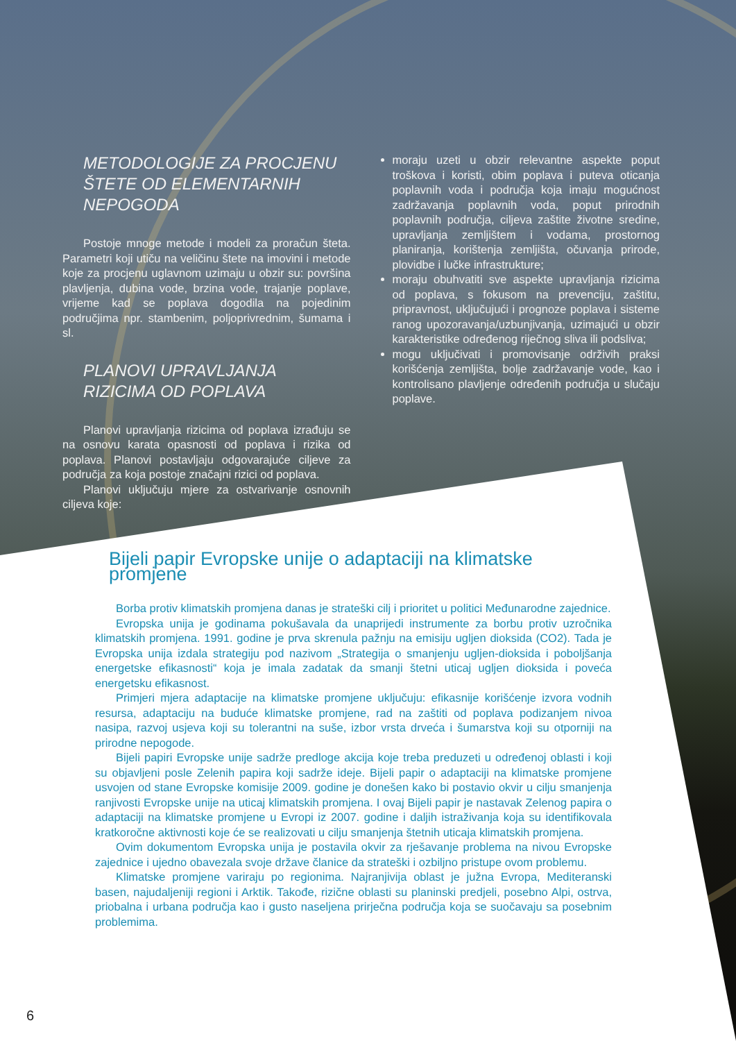METODOLOGIJE ZA PROCJENU ŠTETE OD ELEMENTARNIH NEPOGODA
Postoje mnoge metode i modeli za proračun šteta. Parametri koji utiču na veličinu štete na imovini i metode koje za procjenu uglavnom uzimaju u obzir su: površina plavljenja, dubina vode, brzina vode, trajanje poplave, vrijeme kad se poplava dogodila na pojedinim područjima npr. stambenim, poljoprivrednim, šumama i sl.
PLANOVI UPRAVLJANJA RIZICIMA OD POPLAVA
Planovi upravljanja rizicima od poplava izrađuju se na osnovu karata opasnosti od poplava i rizika od poplava. Planovi postavljaju odgovarajuće ciljeve za područja za koja postoje značajni rizici od poplava.
Planovi uključuju mjere za ostvarivanje osnovnih ciljeva koje:
moraju uzeti u obzir relevantne aspekte poput troškova i koristi, obim poplava i puteva oticanja poplavnih voda i područja koja imaju mogućnost zadržavanja poplavnih voda, poput prirodnih poplavnih područja, ciljeva zaštite životne sredine, upravljanja zemljištem i vodama, prostornog planiranja, korištenja zemljišta, očuvanja prirode, plovidbe i lučke infrastrukture;
moraju obuhvatiti sve aspekte upravljanja rizicima od poplava, s fokusom na prevenciju, zaštitu, pripravnost, uključujući i prognoze poplava i sisteme ranog upozoravanja/uzbunjivanja, uzimajući u obzir karakteristike određenog riječnog sliva ili podsliva;
mogu uključivati i promovisanje održivih praksi korišćenja zemljišta, bolje zadržavanje vode, kao i kontrolisano plavljenje određenih područja u slučaju poplave.
Bijeli papir Evropske unije o adaptaciji na klimatske promjene
Borba protiv klimatskih promjena danas je strateški cilj i prioritet u politici Međunarodne zajednice.
Evropska unija je godinama pokušavala da unaprijedi instrumente za borbu protiv uzročnika klimatskih promjena. 1991. godine je prva skrenula pažnju na emisiju ugljen dioksida (CO2). Tada je Evropska unija izdala strategiju pod nazivom „Strategija o smanjenju ugljen-dioksida i poboljšanja energetske efikasnosti“ koja je imala zadatak da smanji štetni uticaj ugljen dioksida i poveća energetsku efikasnost.
Primjeri mjera adaptacije na klimatske promjene uključuju: efikasnije korišćenje izvora vodnih resursa, adaptaciju na buduće klimatske promjene, rad na zaštiti od poplava podizanjem nivoa nasipa, razvoj usjeva koji su tolerantni na suše, izbor vrsta drveća i šumarstva koji su otporniji na prirodne nepogode.
Bijeli papiri Evropske unije sadrže predloge akcija koje treba preduzeti u određenoj oblasti i koji su objavljeni posle Zelenih papira koji sadrže ideje. Bijeli papir o adaptaciji na klimatske promjene usvojen od stane Evropske komisije 2009. godine je donešen kako bi postavio okvir u cilju smanjenja ranjivosti Evropske unije na uticaj klimatskih promjena. I ovaj Bijeli papir je nastavak Zelenog papira o adaptaciji na klimatske promjene u Evropi iz 2007. godine i daljih istraživanja koja su identifikovala kratkoročne aktivnosti koje će se realizovati u cilju smanjenja štetnih uticaja klimatskih promjena.
Ovim dokumentom Evropska unija je postavila okvir za rješavanje problema na nivou Evropske zajednice i ujedno obavezala svoje države članice da strateški i ozbiljno pristupe ovom problemu.
Klimatske promjene variraju po regionima. Najranjivija oblast je južna Evropa, Mediteranski basen, najudaljeniji regioni i Arktik. Takođe, rizične oblasti su planinski predjeli, posebno Alpi, ostrva, priobalna i urbana područja kao i gusto naseljena prirječna područja koja se suočavaju sa posebnim problemima.
6